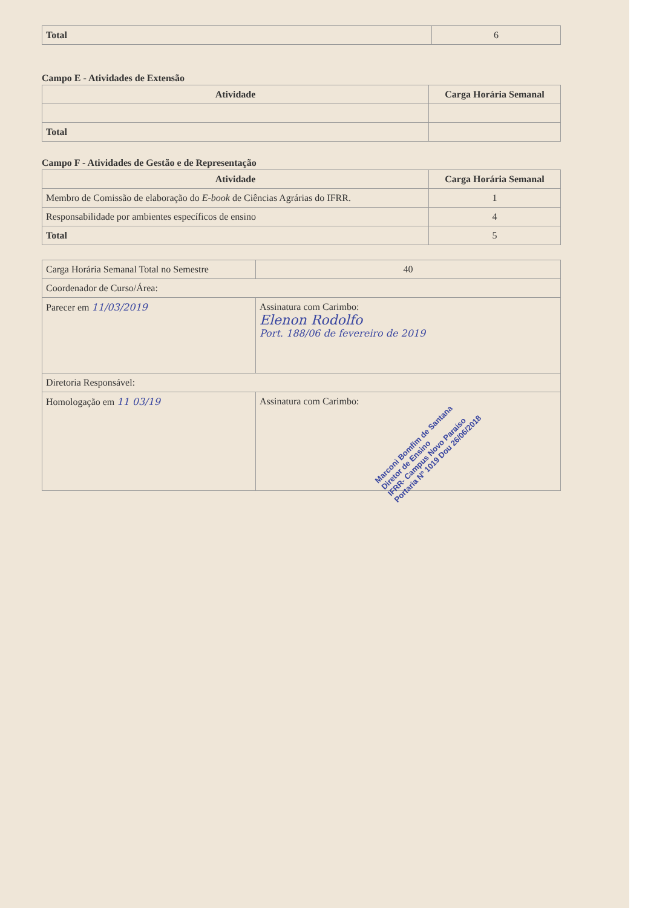| Total | 6 |
Campo E - Atividades de Extensão
| Atividade | Carga Horária Semanal |
| --- | --- |
| Total | |
Campo F - Atividades de Gestão e de Representação
| Atividade | Carga Horária Semanal |
| --- | --- |
| Membro de Comissão de elaboração do E-book de Ciências Agrárias do IFRR. | 1 |
| Responsabilidade por ambientes específicos de ensino | 4 |
| Total | 5 |
| Carga Horária Semanal Total no Semestre | 40 |
| Coordenador de Curso/Área: | |
| Parecer em 11/03/2019 | Assinatura com Carimbo: Elenon Rodolfo Port. 188/06 de fevereiro de 2019 |
| Diretoria Responsável: | |
| Homologação em 11 03/19 | Assinatura com Carimbo: Marconi Bomfim de Santana Diretor de Ensino IFRR- Campus Novo Paraíso Portaria Nº 1019 Dou 26/06/2018 |